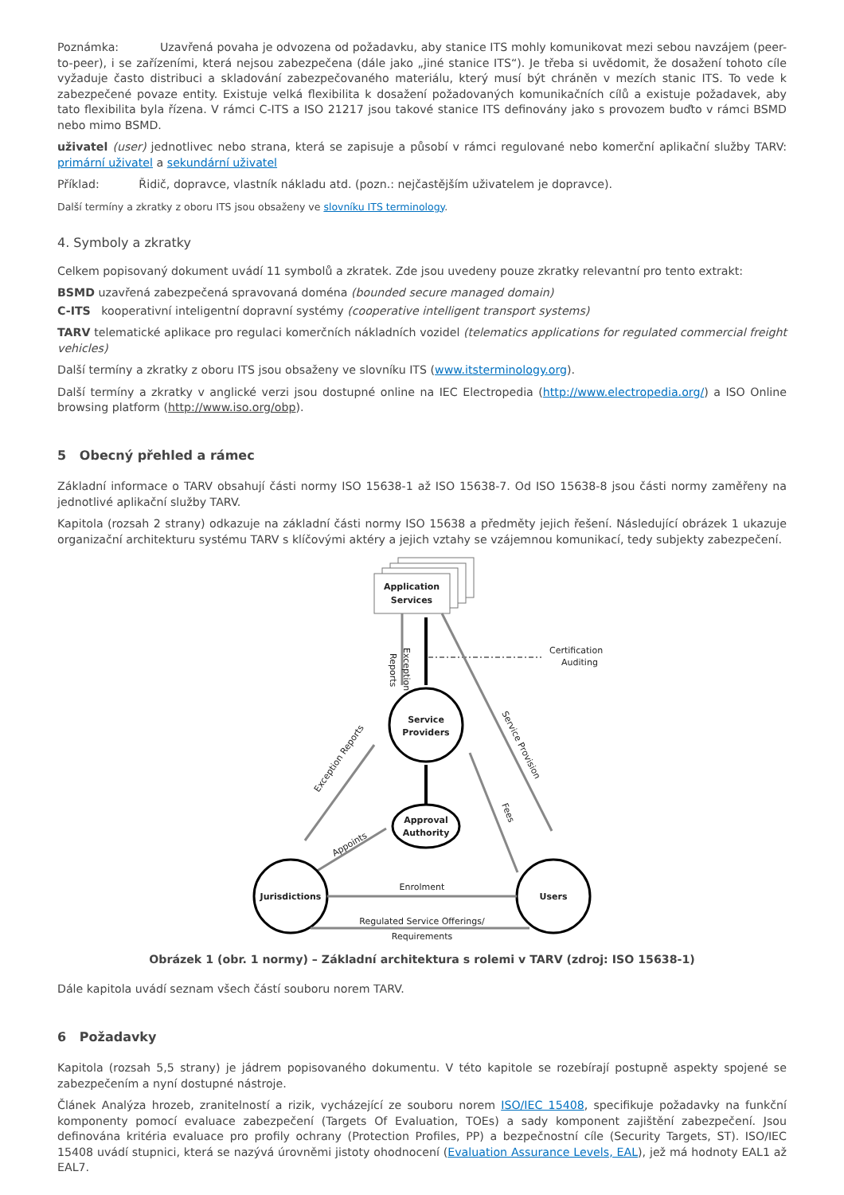Poznámka: Uzavřená povaha je odvozena od požadavku, aby stanice ITS mohly komunikovat mezi sebou navzájem (peer-to-peer), i se zařízeními, která nejsou zabezpečena (dále jako „jiné stanice ITS“). Je třeba si uvědomit, že dosažení tohoto cíle vyžaduje často distribuci a skladování zabezpečovaného materiálu, který musí být chráněn v mezích stanic ITS. To vede k zabezpečené povaze entity. Existuje velká flexibilita k dosažení požadovaných komunikačních cílů a existuje požadavek, aby tato flexibilita byla řízena. V rámci C-ITS a ISO 21217 jsou takové stanice ITS definovány jako s provozem buďto v rámci BSMD nebo mimo BSMD.
uživatel (user) jednotlivec nebo strana, která se zapisuje a působí v rámci regulované nebo komerční aplikační služby TARV: primární uživatel a sekundární uživatel
Příklad: Řidič, dopravce, vlastník nákladu atd. (pozn.: nejčastějším uživatelem je dopravce).
Další termíny a zkratky z oboru ITS jsou obsaženy ve slovníku ITS terminology.
4. Symboly a zkratky
Celkem popisovaný dokument uvádí 11 symbolů a zkratek. Zde jsou uvedeny pouze zkratky relevantní pro tento extrakt:
BSMD uzavřená zabezpečená spravovaná doména (bounded secure managed domain)
C-ITS kooperativní inteligentní dopravní systémy (cooperative intelligent transport systems)
TARV telematické aplikace pro regulaci komerčních nákladních vozidel (telematics applications for regulated commercial freight vehicles)
Další termíny a zkratky z oboru ITS jsou obsaženy ve slovníku ITS (www.itsterminology.org).
Další termíny a zkratky v anglické verzi jsou dostupné online na IEC Electropedia (http://www.electropedia.org/) a ISO Online browsing platform (http://www.iso.org/obp).
5 Obecný přehled a rámec
Základní informace o TARV obsahují části normy ISO 15638-1 až ISO 15638-7. Od ISO 15638-8 jsou části normy zaměřeny na jednotlivé aplikační služby TARV.
Kapitola (rozsah 2 strany) odkazuje na základní části normy ISO 15638 a předměty jejich řešení. Následující obrázek 1 ukazuje organizační architekturu systému TARV s klíčovými aktéry a jejich vztahy se vzájemnou komunikací, tedy subjekty zabezpečení.
Application
Services
Certification &
Auditing
Reports
Exception
Service
Providers
Service Provision
Approval
Authority
Exception Reports
Appoints
Fees
Jurisdictions
Users
Enrolment
Regulated Service Offerings/
Requirements
Obrázek 1 (obr. 1 normy) – Základní architektura s rolemi v TARV (zdroj: ISO 15638-1)
Dále kapitola uvádí seznam všech částí souboru norem TARV.
6 Požadavky
Kapitola (rozsah 5,5 strany) je jádrem popisovaného dokumentu. V této kapitole se rozebírají postupně aspekty spojené se zabezpečením a nyní dostupné nástroje.
Článek Analýza hrozeb, zranitelností a rizik, vycházející ze souboru norem ISO/IEC 15408, specifikuje požadavky na funkční komponenty pomocí evaluace zabezpečení (Targets Of Evaluation, TOEs) a sady komponent zajištění zabezpečení. Jsou definována kritéria evaluace pro profily ochrany (Protection Profiles, PP) a bezpečnostní cíle (Security Targets, ST). ISO/IEC 15408 uvádí stupnici, která se nazývá úrovněmi jistoty ohodnocení (Evaluation Assurance Levels, EAL), jež má hodnoty EAL1 až EAL7.